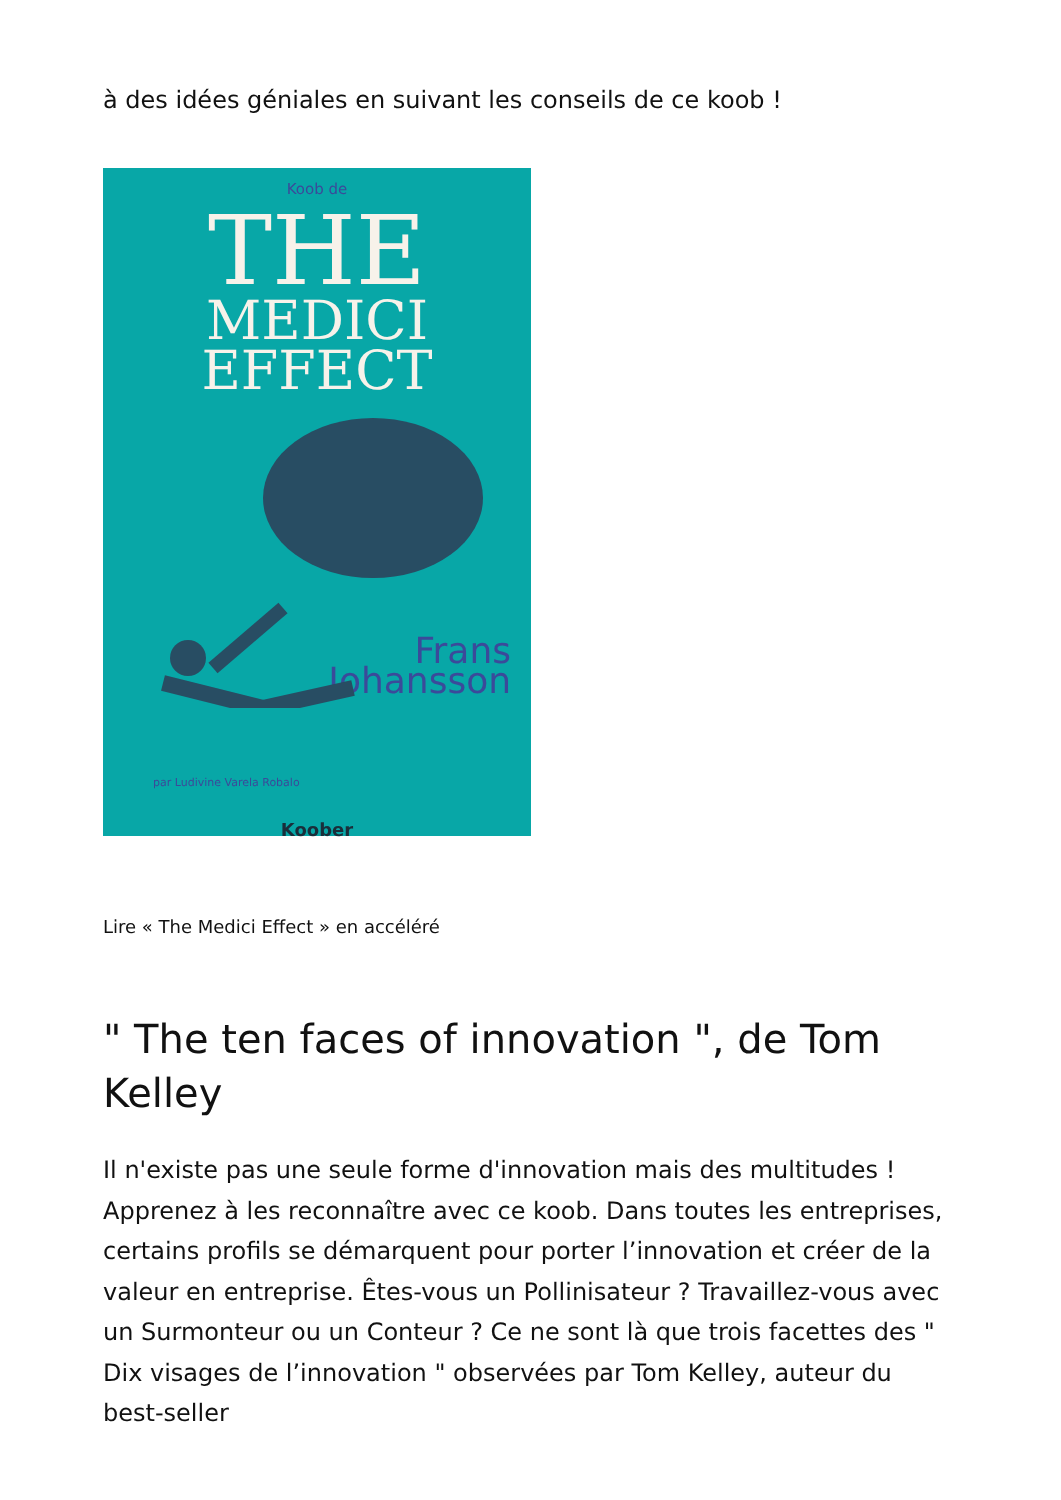à des idées géniales en suivant les conseils de ce koob !
Koob de
THE
MEDICI
EFFECT
Frans
Johansson
par Ludivine Varela Robalo
Koober
Lire « The Medici Effect » en accéléré
" The ten faces of innovation ", de Tom Kelley
Il n'existe pas une seule forme d'innovation mais des multitudes ! Apprenez à les reconnaître avec ce koob. Dans toutes les entreprises, certains profils se démarquent pour porter l’innovation et créer de la valeur en entreprise. Êtes-vous un Pollinisateur ? Travaillez-vous avec un Surmonteur ou un Conteur ? Ce ne sont là que trois facettes des " Dix visages de l’innovation " observées par Tom Kelley, auteur du best-seller